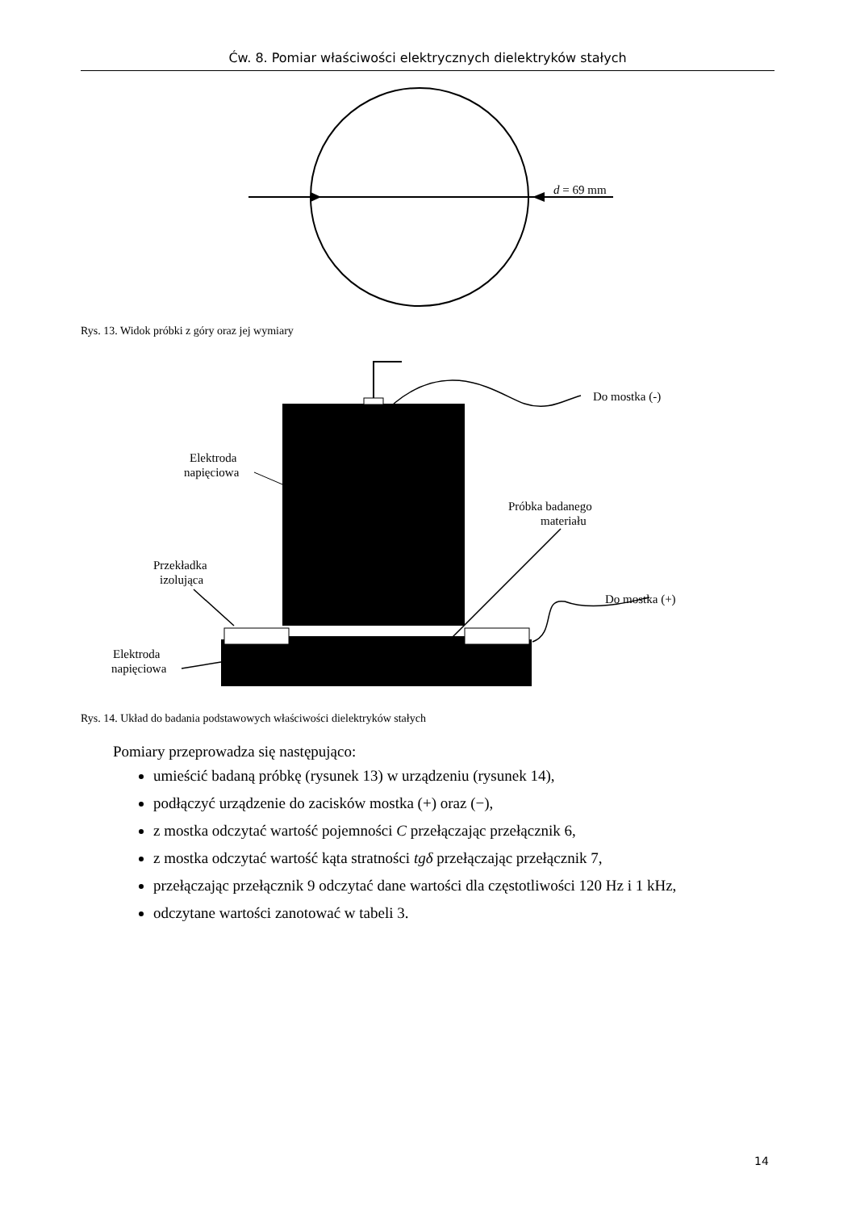Ćw. 8. Pomiar właściwości elektrycznych dielektryków stałych
d = 69 mm
Rys. 13. Widok próbki z góry oraz jej wymiary
Do mostka (-)
Elektroda
napięciowa
Próbka badanego
materiału
Przekładka
izolująca
Do mostka (+)
Elektroda
napięciowa
Rys. 14. Układ do badania podstawowych właściwości dielektryków stałych
Pomiary przeprowadza się następująco:
umieścić badaną próbkę (rysunek 13) w urządzeniu (rysunek 14),
podłączyć urządzenie do zacisków mostka (+) oraz (−),
z mostka odczytać wartość pojemności C przełączając przełącznik 6,
z mostka odczytać wartość kąta stratności tgδ przełączając przełącznik 7,
przełączając przełącznik 9 odczytać dane wartości dla częstotliwości 120 Hz i 1 kHz,
odczytane wartości zanotować w tabeli 3.
14